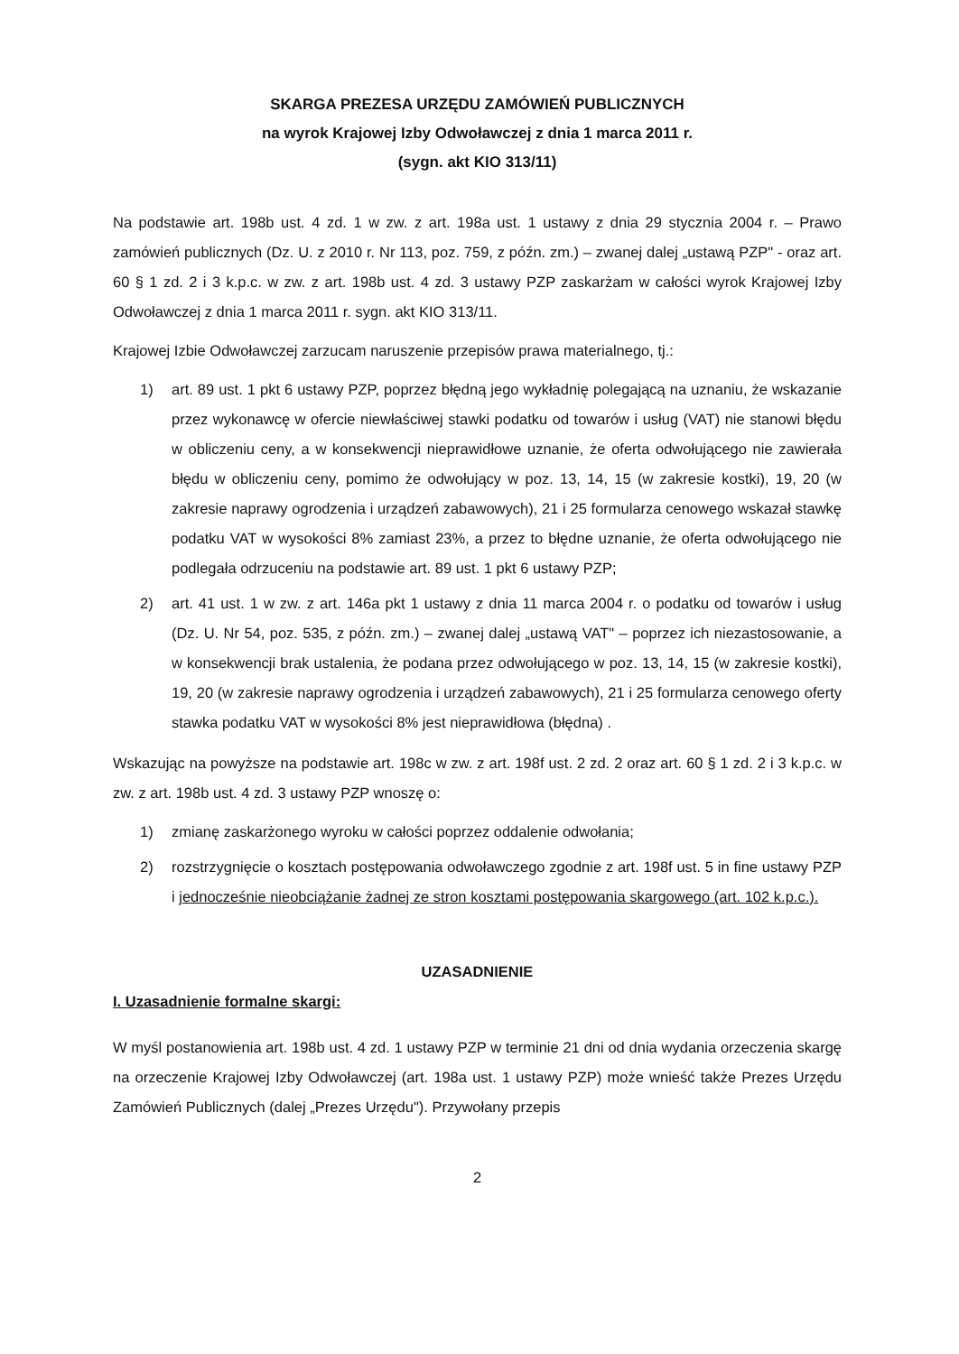SKARGA PREZESA URZĘDU ZAMÓWIEŃ PUBLICZNYCH
na wyrok Krajowej Izby Odwoławczej z dnia 1 marca 2011 r.
(sygn. akt KIO 313/11)
Na podstawie art. 198b ust. 4 zd. 1 w zw. z art. 198a ust. 1 ustawy z dnia 29 stycznia 2004 r. – Prawo zamówień publicznych (Dz. U. z 2010 r. Nr 113, poz. 759, z późn. zm.) – zwanej dalej „ustawą PZP" - oraz art. 60 § 1 zd. 2 i 3 k.p.c. w zw. z art. 198b ust. 4 zd. 3 ustawy PZP zaskarżam w całości wyrok Krajowej Izby Odwoławczej z dnia 1 marca 2011 r. sygn. akt KIO 313/11.
Krajowej Izbie Odwoławczej zarzucam naruszenie przepisów prawa materialnego, tj.:
1) art. 89 ust. 1 pkt 6 ustawy PZP, poprzez błędną jego wykładnię polegającą na uznaniu, że wskazanie przez wykonawcę w ofercie niewłaściwej stawki podatku od towarów i usług (VAT) nie stanowi błędu w obliczeniu ceny, a w konsekwencji nieprawidłowe uznanie, że oferta odwołującego nie zawierała błędu w obliczeniu ceny, pomimo że odwołujący w poz. 13, 14, 15 (w zakresie kostki), 19, 20 (w zakresie naprawy ogrodzenia i urządzeń zabawowych), 21 i 25 formularza cenowego wskazał stawkę podatku VAT w wysokości 8% zamiast 23%, a przez to błędne uznanie, że oferta odwołującego nie podlegała odrzuceniu na podstawie art. 89 ust. 1 pkt 6 ustawy PZP;
2) art. 41 ust. 1 w zw. z art. 146a pkt 1 ustawy z dnia 11 marca 2004 r. o podatku od towarów i usług (Dz. U. Nr 54, poz. 535, z późn. zm.) – zwanej dalej „ustawą VAT" – poprzez ich niezastosowanie, a w konsekwencji brak ustalenia, że podana przez odwołującego w poz. 13, 14, 15 (w zakresie kostki), 19, 20 (w zakresie naprawy ogrodzenia i urządzeń zabawowych), 21 i 25 formularza cenowego oferty stawka podatku VAT w wysokości 8% jest nieprawidłowa (błędna) .
Wskazując na powyższe na podstawie art. 198c w zw. z art. 198f ust. 2 zd. 2 oraz art. 60 § 1 zd. 2 i 3 k.p.c. w zw. z art. 198b ust. 4 zd. 3 ustawy PZP wnoszę o:
1) zmianę zaskarżonego wyroku w całości poprzez oddalenie odwołania;
2) rozstrzygnięcie o kosztach postępowania odwoławczego zgodnie z art. 198f ust. 5 in fine ustawy PZP i jednocześnie nieobciążanie żadnej ze stron kosztami postępowania skargowego (art. 102 k.p.c.).
UZASADNIENIE
I. Uzasadnienie formalne skargi:
W myśl postanowienia art. 198b ust. 4 zd. 1 ustawy PZP w terminie 21 dni od dnia wydania orzeczenia skargę na orzeczenie Krajowej Izby Odwoławczej (art. 198a ust. 1 ustawy PZP) może wnieść także Prezes Urzędu Zamówień Publicznych (dalej „Prezes Urzędu"). Przywołany przepis
2